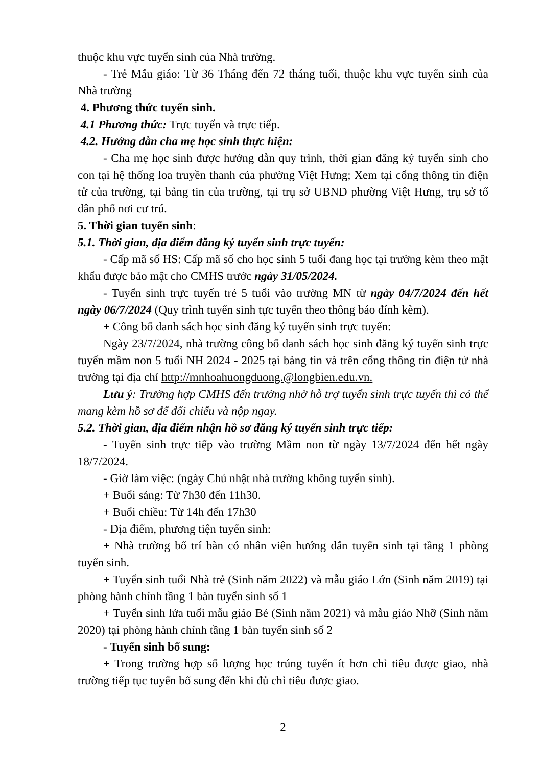thuộc khu vực tuyển sinh của Nhà trường.
- Trẻ Mẫu giáo: Từ 36 Tháng đến 72 tháng tuổi, thuộc khu vực tuyển sinh của Nhà trường
4. Phương thức tuyển sinh.
4.1 Phương thức: Trực tuyến và trực tiếp.
4.2. Hướng dẫn cha mẹ học sinh thực hiện:
- Cha mẹ học sinh được hướng dẫn quy trình, thời gian đăng ký tuyển sinh cho con tại hệ thống loa truyền thanh của phường Việt Hưng; Xem tại cổng thông tin điện tử của trường, tại bảng tin của trường, tại trụ sở UBND phường Việt Hưng, trụ sở tổ dân phố nơi cư trú.
5. Thời gian tuyển sinh:
5.1. Thời gian, địa điểm đăng ký tuyển sinh trực tuyến:
- Cấp mã số HS: Cấp mã số cho học sinh 5 tuổi đang học tại trường kèm theo mật khẩu được bảo mật cho CMHS trước ngày 31/05/2024.
- Tuyển sinh trực tuyến trẻ 5 tuổi vào trường MN từ ngày 04/7/2024 đến hết ngày 06/7/2024 (Quy trình tuyển sinh tực tuyến theo thông báo đính kèm).
+ Công bố danh sách học sinh đăng ký tuyển sinh trực tuyến:
Ngày 23/7/2024, nhà trường công bố danh sách học sinh đăng ký tuyển sinh trực tuyến mầm non 5 tuổi NH 2024 - 2025 tại bảng tin và trên cổng thông tin điện tử nhà trường tại địa chỉ http://mnhoahuongduong.@longbien.edu.vn.
Lưu ý: Trường hợp CMHS đến trường nhờ hỗ trợ tuyển sinh trực tuyến thì có thể mang kèm hồ sơ để đối chiếu và nộp ngay.
5.2. Thời gian, địa điểm nhận hồ sơ đăng ký tuyển sinh trực tiếp:
- Tuyển sinh trực tiếp vào trường Mầm non từ ngày 13/7/2024 đến hết ngày 18/7/2024.
- Giờ làm việc: (ngày Chủ nhật nhà trường không tuyển sinh).
+ Buổi sáng: Từ 7h30 đến 11h30.
+ Buổi chiều: Từ 14h đến 17h30
- Địa điểm, phương tiện tuyển sinh:
+ Nhà trường bố trí bàn có nhân viên hướng dẫn tuyển sinh tại tầng 1 phòng tuyển sinh.
+ Tuyển sinh tuổi Nhà trẻ (Sinh năm 2022) và mẫu giáo Lớn (Sinh năm 2019) tại phòng hành chính tầng 1 bàn tuyển sinh số 1
+ Tuyển sinh lứa tuổi mẫu giáo Bé (Sinh năm 2021) và mẫu giáo Nhỡ (Sinh năm 2020) tại phòng hành chính tầng 1 bàn tuyển sinh số 2
- Tuyển sinh bổ sung:
+ Trong trường hợp số lượng học trúng tuyển ít hơn chỉ tiêu được giao, nhà trường tiếp tục tuyển bổ sung đến khi đủ chỉ tiêu được giao.
2